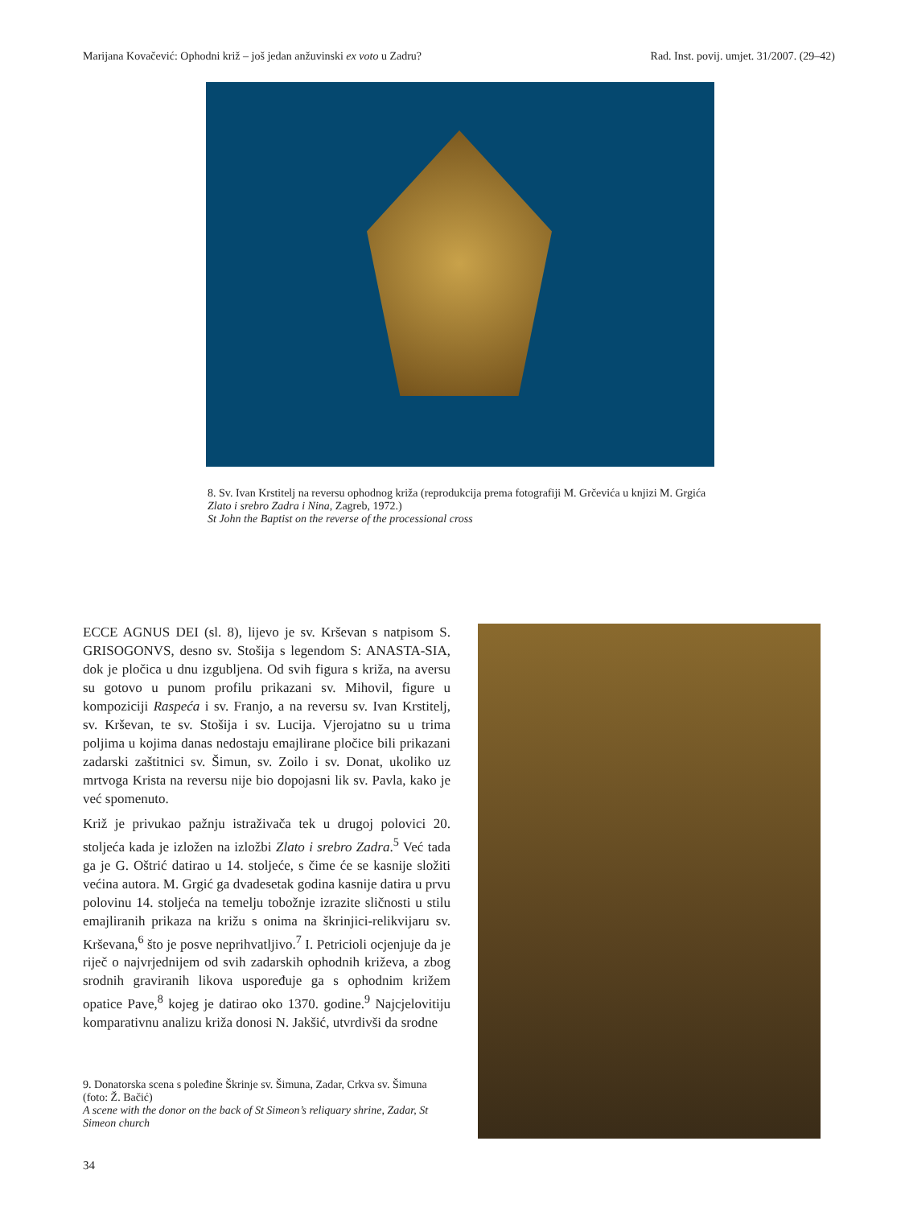Marijana Kovačević: Ophodni križ – još jedan anžuvinski ex voto u Zadru? Rad. Inst. povij. umjet. 31/2007. (29–42)
8. Sv. Ivan Krstitelj na reversu ophodnog križa (reprodukcija prema fotografiji M. Grčevića u knjizi M. Grgića Zlato i srebro Zadra i Nina, Zagreb, 1972.)
St John the Baptist on the reverse of the processional cross
ECCE AGNUS DEI (sl. 8), lijevo je sv. Krševan s natpisom S. GRISOGONVS, desno sv. Stošija s legendom S: ANASTA-SIA, dok je pločica u dnu izgubljena. Od svih figura s križa, na aversu su gotovo u punom profilu prikazani sv. Mihovil, figure u kompoziciji Raspeća i sv. Franjo, a na reversu sv. Ivan Krstitelj, sv. Krševan, te sv. Stošija i sv. Lucija. Vjerojatno su u trima poljima u kojima danas nedostaju emajlirane pločice bili prikazani zadarski zaštitnici sv. Šimun, sv. Zoilo i sv. Donat, ukoliko uz mrtvoga Krista na reversu nije bio dopojasni lik sv. Pavla, kako je već spomenuto.
Križ je privukao pažnju istraživača tek u drugoj polovici 20. stoljeća kada je izložen na izložbi Zlato i srebro Zadra.<sup>5</sup> Već tada ga je G. Oštrić datirao u 14. stoljeće, s čime će se kasnije složiti većina autora. M. Grgić ga dvadesetak godina kasnije datira u prvu polovinu 14. stoljeća na temelju tobožnje izrazite sličnosti u stilu emajliranih prikaza na križu s onima na škrinjici-relikvijaru sv. Krševana,<sup>6</sup> što je posve neprihvatljivo.<sup>7</sup> I. Petricioli ocjenjuje da je riječ o najvrjednijem od svih zadarskih ophodnih križeva, a zbog srodnih graviranih likova uspoređuje ga s ophodnim križem opatice Pave,<sup>8</sup> kojeg je datirao oko 1370. godine.<sup>9</sup> Najcjelovitiju komparativnu analizu križa donosi N. Jakšić, utvrdivši da srodne
9. Donatorska scena s poleđine Škrinje sv. Šimuna, Zadar, Crkva sv. Šimuna (foto: Ž. Bačić)
A scene with the donor on the back of St Simeon’s reliquary shrine, Zadar, St Simeon church
34